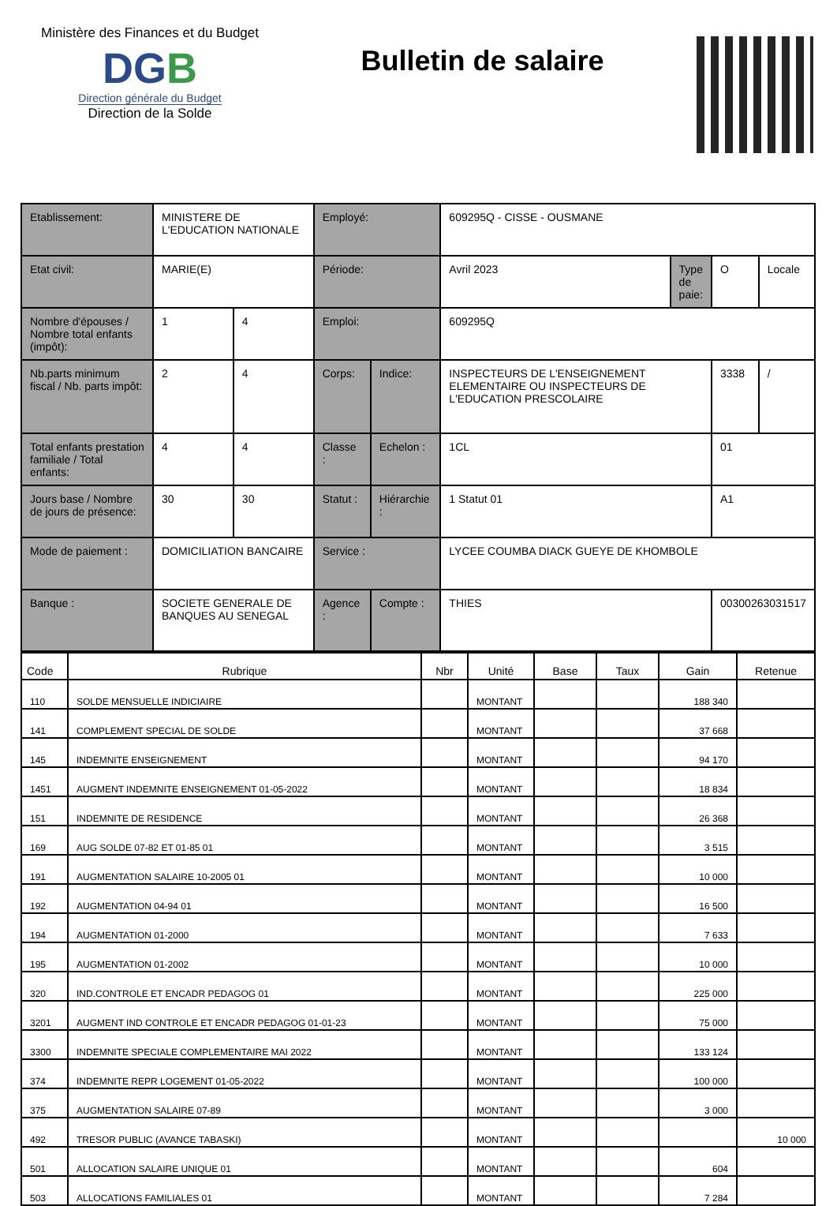Ministère des Finances et du Budget
DGB
Direction générale du Budget
Direction de la Solde
Bulletin de salaire
| Etablissement: | MINISTERE DE L'EDUCATION NATIONALE | | Employé: | | 609295Q - CISSE - OUSMANE | | | |
| Etat civil: | MARIE(E) | | Période: | | Avril 2023 | Type de paie: | O | Locale |
| Nombre d'épouses / Nombre total enfants (impôt): | 1 | 4 | Emploi: | | 609295Q | | | |
| Nb.parts minimum fiscal / Nb. parts impôt: | 2 | 4 | Corps: | Indice: | INSPECTEURS DE L'ENSEIGNEMENT ELEMENTAIRE OU INSPECTEURS DE L'EDUCATION PRESCOLAIRE | | 3338 | / |
| Total enfants prestation familiale / Total enfants: | 4 | 4 | Classe : | Echelon : | 1CL | | 01 | |
| Jours base / Nombre de jours de présence: | 30 | 30 | Statut : | Hiérarchie : | 1 Statut 01 | | A1 | |
| Mode de paiement : | DOMICILIATION BANCAIRE | | Service : | | LYCEE COUMBA DIACK GUEYE DE KHOMBOLE | | | |
| Banque : | SOCIETE GENERALE DE BANQUES AU SENEGAL | | Agence : | Compte : | THIES | | 00300263031517 | |
| Code | Rubrique | Nbr | Unité | Base | Taux | Gain | Retenue |
| --- | --- | --- | --- | --- | --- | --- | --- |
| 110 | SOLDE MENSUELLE INDICIAIRE | | MONTANT | | | 188 340 | |
| 141 | COMPLEMENT SPECIAL DE SOLDE | | MONTANT | | | 37 668 | |
| 145 | INDEMNITE ENSEIGNEMENT | | MONTANT | | | 94 170 | |
| 1451 | AUGMENT INDEMNITE ENSEIGNEMENT 01-05-2022 | | MONTANT | | | 18 834 | |
| 151 | INDEMNITE DE RESIDENCE | | MONTANT | | | 26 368 | |
| 169 | AUG SOLDE 07-82 ET 01-85 01 | | MONTANT | | | 3 515 | |
| 191 | AUGMENTATION SALAIRE 10-2005 01 | | MONTANT | | | 10 000 | |
| 192 | AUGMENTATION 04-94 01 | | MONTANT | | | 16 500 | |
| 194 | AUGMENTATION 01-2000 | | MONTANT | | | 7 633 | |
| 195 | AUGMENTATION 01-2002 | | MONTANT | | | 10 000 | |
| 320 | IND.CONTROLE ET ENCADR PEDAGOG 01 | | MONTANT | | | 225 000 | |
| 3201 | AUGMENT IND CONTROLE ET ENCADR PEDAGOG 01-01-23 | | MONTANT | | | 75 000 | |
| 3300 | INDEMNITE SPECIALE COMPLEMENTAIRE MAI 2022 | | MONTANT | | | 133 124 | |
| 374 | INDEMNITE REPR LOGEMENT 01-05-2022 | | MONTANT | | | 100 000 | |
| 375 | AUGMENTATION SALAIRE 07-89 | | MONTANT | | | 3 000 | |
| 492 | TRESOR PUBLIC (AVANCE TABASKI) | | MONTANT | | | | 10 000 |
| 501 | ALLOCATION SALAIRE UNIQUE 01 | | MONTANT | | | 604 | |
| 503 | ALLOCATIONS FAMILIALES 01 | | MONTANT | | | 7 284 | |